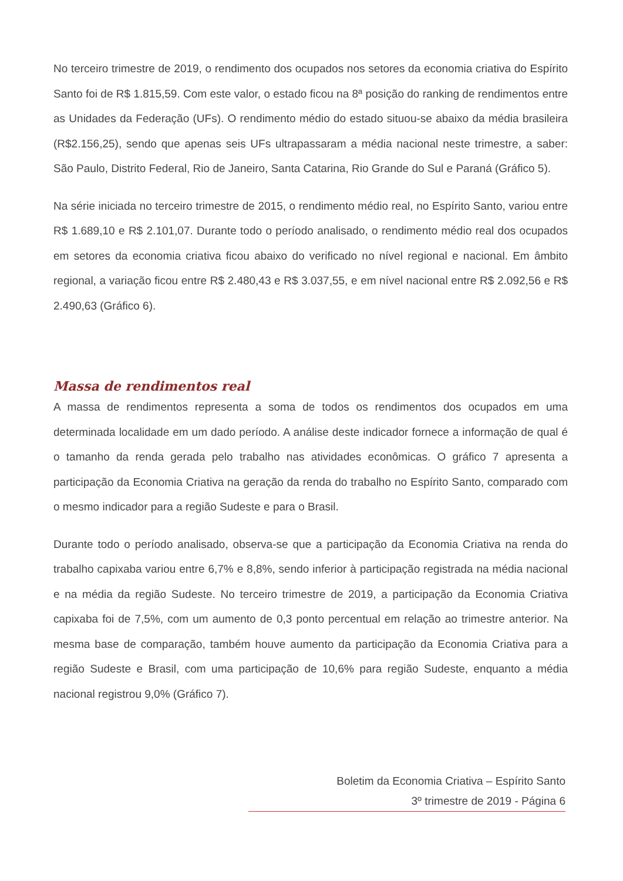No terceiro trimestre de 2019, o rendimento dos ocupados nos setores da economia criativa do Espírito Santo foi de R$ 1.815,59. Com este valor, o estado ficou na 8ª posição do ranking de rendimentos entre as Unidades da Federação (UFs). O rendimento médio do estado situou-se abaixo da média brasileira (R$2.156,25), sendo que apenas seis UFs ultrapassaram a média nacional neste trimestre, a saber: São Paulo, Distrito Federal, Rio de Janeiro, Santa Catarina, Rio Grande do Sul e Paraná (Gráfico 5).
Na série iniciada no terceiro trimestre de 2015, o rendimento médio real, no Espírito Santo, variou entre R$ 1.689,10 e R$ 2.101,07. Durante todo o período analisado, o rendimento médio real dos ocupados em setores da economia criativa ficou abaixo do verificado no nível regional e nacional. Em âmbito regional, a variação ficou entre R$ 2.480,43 e R$ 3.037,55, e em nível nacional entre R$ 2.092,56 e R$ 2.490,63 (Gráfico 6).
Massa de rendimentos real
A massa de rendimentos representa a soma de todos os rendimentos dos ocupados em uma determinada localidade em um dado período. A análise deste indicador fornece a informação de qual é o tamanho da renda gerada pelo trabalho nas atividades econômicas. O gráfico 7 apresenta a participação da Economia Criativa na geração da renda do trabalho no Espírito Santo, comparado com o mesmo indicador para a região Sudeste e para o Brasil.
Durante todo o período analisado, observa-se que a participação da Economia Criativa na renda do trabalho capixaba variou entre 6,7% e 8,8%, sendo inferior à participação registrada na média nacional e na média da região Sudeste. No terceiro trimestre de 2019, a participação da Economia Criativa capixaba foi de 7,5%, com um aumento de 0,3 ponto percentual em relação ao trimestre anterior. Na mesma base de comparação, também houve aumento da participação da Economia Criativa para a região Sudeste e Brasil, com uma participação de 10,6% para região Sudeste, enquanto a média nacional registrou 9,0% (Gráfico 7).
Boletim da Economia Criativa – Espírito Santo
3º trimestre de 2019 - Página 6